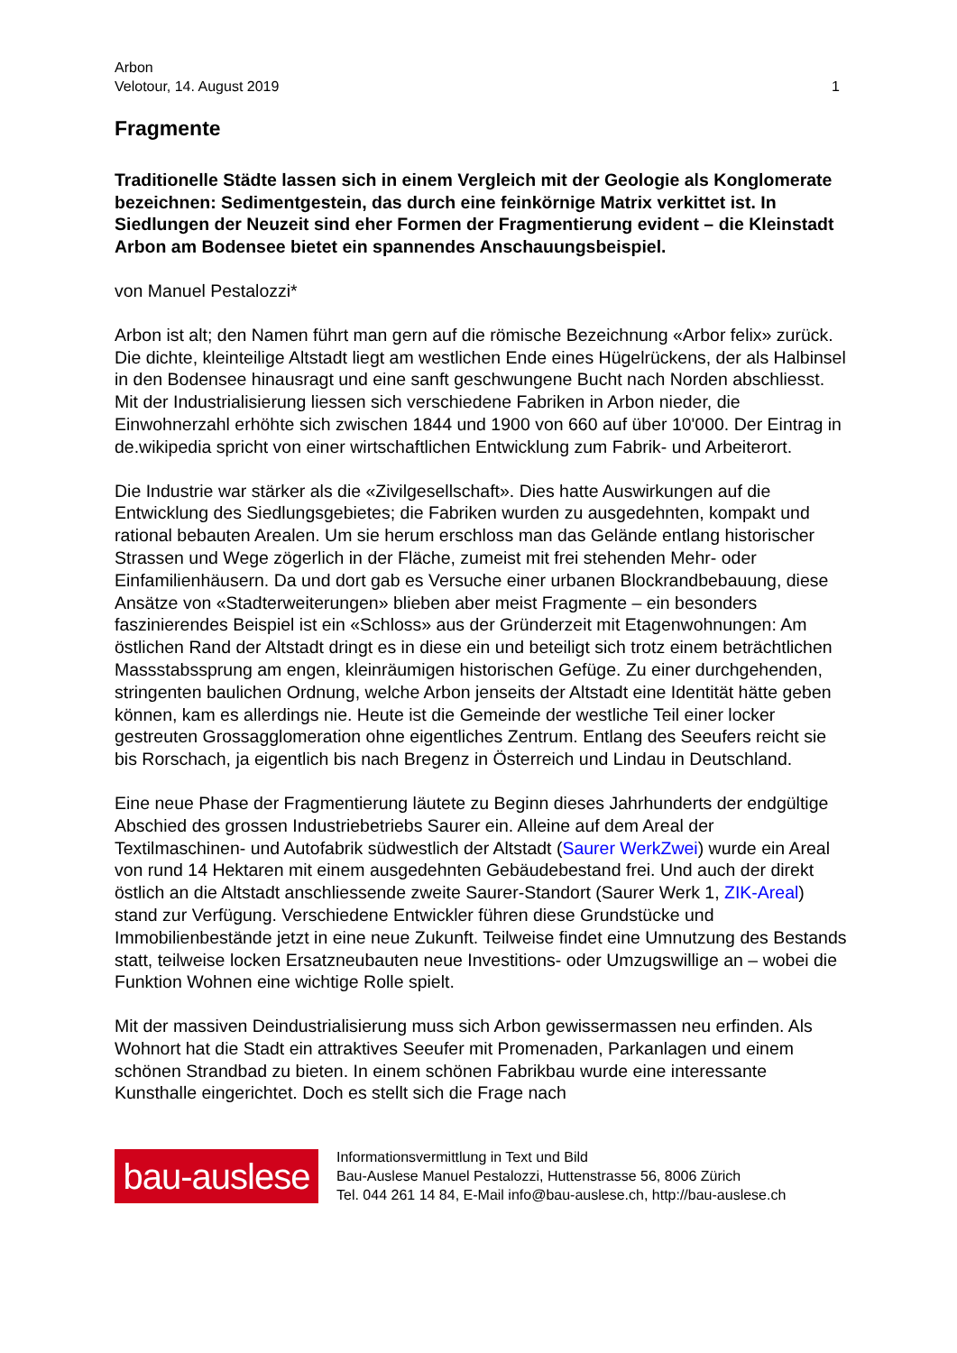Arbon
Velotour, 14. August 2019 1
Fragmente
Traditionelle Städte lassen sich in einem Vergleich mit der Geologie als Konglomerate bezeichnen: Sedimentgestein, das durch eine feinkörnige Matrix verkittet ist. In Siedlungen der Neuzeit sind eher Formen der Fragmentierung evident – die Kleinstadt Arbon am Bodensee bietet ein spannendes Anschauungsbeispiel.
von Manuel Pestalozzi*
Arbon ist alt; den Namen führt man gern auf die römische Bezeichnung «Arbor felix» zurück. Die dichte, kleinteilige Altstadt liegt am westlichen Ende eines Hügelrückens, der als Halbinsel in den Bodensee hinausragt und eine sanft geschwungene Bucht nach Norden abschliesst. Mit der Industrialisierung liessen sich verschiedene Fabriken in Arbon nieder, die Einwohnerzahl erhöhte sich zwischen 1844 und 1900 von 660 auf über 10'000. Der Eintrag in de.wikipedia spricht von einer wirtschaftlichen Entwicklung zum Fabrik- und Arbeiterort.
Die Industrie war stärker als die «Zivilgesellschaft». Dies hatte Auswirkungen auf die Entwicklung des Siedlungsgebietes; die Fabriken wurden zu ausgedehnten, kompakt und rational bebauten Arealen. Um sie herum erschloss man das Gelände entlang historischer Strassen und Wege zögerlich in der Fläche, zumeist mit frei stehenden Mehr- oder Einfamilienhäusern. Da und dort gab es Versuche einer urbanen Blockrandbebauung, diese Ansätze von «Stadterweiterungen» blieben aber meist Fragmente – ein besonders faszinierendes Beispiel ist ein «Schloss» aus der Gründerzeit mit Etagenwohnungen: Am östlichen Rand der Altstadt dringt es in diese ein und beteiligt sich trotz einem beträchtlichen Massstabssprung am engen, kleinräumigen historischen Gefüge. Zu einer durchgehenden, stringenten baulichen Ordnung, welche Arbon jenseits der Altstadt eine Identität hätte geben können, kam es allerdings nie. Heute ist die Gemeinde der westliche Teil einer locker gestreuten Grossagglomeration ohne eigentliches Zentrum. Entlang des Seeufers reicht sie bis Rorschach, ja eigentlich bis nach Bregenz in Österreich und Lindau in Deutschland.
Eine neue Phase der Fragmentierung läutete zu Beginn dieses Jahrhunderts der endgültige Abschied des grossen Industriebetriebs Saurer ein. Alleine auf dem Areal der Textilmaschinen- und Autofabrik südwestlich der Altstadt (Saurer WerkZwei) wurde ein Areal von rund 14 Hektaren mit einem ausgedehnten Gebäudebestand frei. Und auch der direkt östlich an die Altstadt anschliessende zweite Saurer-Standort (Saurer Werk 1, ZIK-Areal) stand zur Verfügung. Verschiedene Entwickler führen diese Grundstücke und Immobilienbestände jetzt in eine neue Zukunft. Teilweise findet eine Umnutzung des Bestands statt, teilweise locken Ersatzneubauten neue Investitions- oder Umzugswillige an – wobei die Funktion Wohnen eine wichtige Rolle spielt.
Mit der massiven Deindustrialisierung muss sich Arbon gewissermassen neu erfinden. Als Wohnort hat die Stadt ein attraktives Seeufer mit Promenaden, Parkanlagen und einem schönen Strandbad zu bieten. In einem schönen Fabrikbau wurde eine interessante Kunsthalle eingerichtet. Doch es stellt sich die Frage nach
bau-auslese
Informationsvermittlung in Text und Bild
Bau-Auslese Manuel Pestalozzi, Huttenstrasse 56, 8006 Zürich
Tel. 044 261 14 84, E-Mail info@bau-auslese.ch, http://bau-auslese.ch